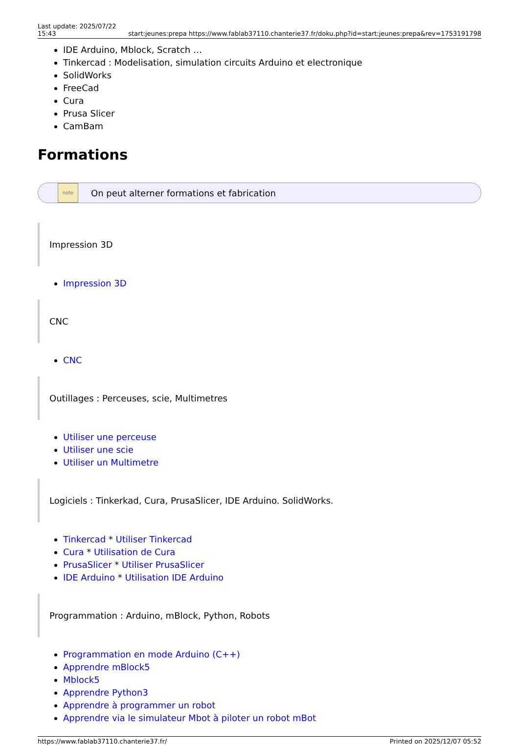Last update: 2025/07/22
15:43
start:jeunes:prepa https://www.fablab37110.chanterie37.fr/doku.php?id=start:jeunes:prepa&rev=1753191798
IDE Arduino, Mblock, Scratch …
Tinkercad : Modelisation, simulation circuits Arduino et electronique
SolidWorks
FreeCad
Cura
Prusa Slicer
CamBam
Formations
note
On peut alterner formations et fabrication
Impression 3D
Impression 3D
CNC
CNC
Outillages : Perceuses, scie, Multimetres
Utiliser une perceuse
Utiliser une scie
Utiliser un Multimetre
Logiciels : Tinkerkad, Cura, PrusaSlicer, IDE Arduino. SolidWorks.
Tinkercad * Utiliser Tinkercad
Cura * Utilisation de Cura
PrusaSlicer * Utiliser PrusaSlicer
IDE Arduino * Utilisation IDE Arduino
Programmation : Arduino, mBlock, Python, Robots
Programmation en mode Arduino (C++)
Apprendre mBlock5
Mblock5
Apprendre Python3
Apprendre à programmer un robot
Apprendre via le simulateur Mbot à piloter un robot mBot
https://www.fablab37110.chanterie37.fr/
Printed on 2025/12/07 05:52